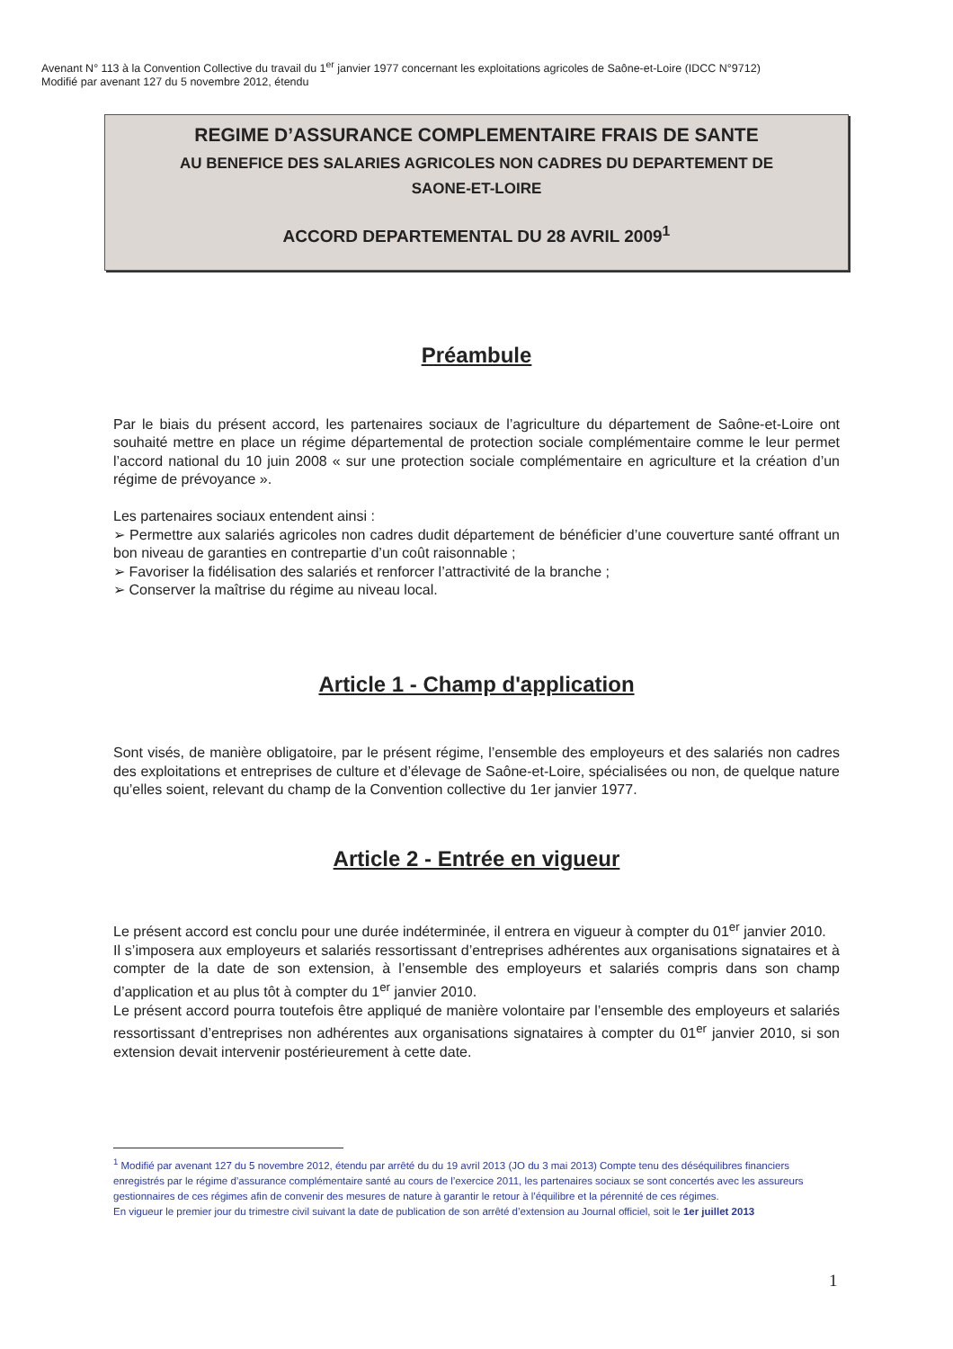Avenant N° 113 à la Convention Collective du travail du 1<sup>er</sup> janvier 1977 concernant les exploitations agricoles de Saône-et-Loire (IDCC N°9712)
Modifié par avenant 127 du 5 novembre 2012, étendu
REGIME D’ASSURANCE COMPLEMENTAIRE FRAIS DE SANTE
AU BENEFICE DES SALARIES AGRICOLES NON CADRES DU DEPARTEMENT DE
SAONE-ET-LOIRE
ACCORD DEPARTEMENTAL DU 28 AVRIL 2009<sup>1</sup>
Préambule
Par le biais du présent accord, les partenaires sociaux de l’agriculture du département de Saône-et-Loire ont souhaité mettre en place un régime départemental de protection sociale complémentaire comme le leur permet l’accord national du 10 juin 2008 « sur une protection sociale complémentaire en agriculture et la création d’un régime de prévoyance ».
Les partenaires sociaux entendent ainsi :
➢ Permettre aux salariés agricoles non cadres dudit département de bénéficier d’une couverture santé offrant un bon niveau de garanties en contrepartie d’un coût raisonnable ;
➢ Favoriser la fidélisation des salariés et renforcer l’attractivité de la branche ;
➢ Conserver la maîtrise du régime au niveau local.
Article 1 - Champ d'application
Sont visés, de manière obligatoire, par le présent régime, l’ensemble des employeurs et des salariés non cadres des exploitations et entreprises de culture et d’élevage de Saône-et-Loire, spécialisées ou non, de quelque nature qu’elles soient, relevant du champ de la Convention collective du 1er janvier 1977.
Article 2 - Entrée en vigueur
Le présent accord est conclu pour une durée indéterminée, il entrera en vigueur à compter du 01<sup>er</sup> janvier 2010.
Il s’imposera aux employeurs et salariés ressortissant d’entreprises adhérentes aux organisations signataires et à compter de la date de son extension, à l’ensemble des employeurs et salariés compris dans son champ d’application et au plus tôt à compter du 1<sup>er</sup> janvier 2010.
Le présent accord pourra toutefois être appliqué de manière volontaire par l’ensemble des employeurs et salariés ressortissant d’entreprises non adhérentes aux organisations signataires à compter du 01<sup>er</sup> janvier 2010, si son extension devait intervenir postérieurement à cette date.
<sup>1</sup> Modifié par avenant 127 du 5 novembre 2012, étendu par arrêté du du 19 avril 2013 (JO du 3 mai 2013) Compte tenu des déséquilibres financiers enregistrés par le régime d’assurance complémentaire santé au cours de l’exercice 2011, les partenaires sociaux se sont concertés avec les assureurs gestionnaires de ces régimes afin de convenir des mesures de nature à garantir le retour à l’équilibre et la pérennité de ces régimes.
En vigueur le premier jour du trimestre civil suivant la date de publication de son arrêté d’extension au Journal officiel, soit le 1er juillet 2013
1